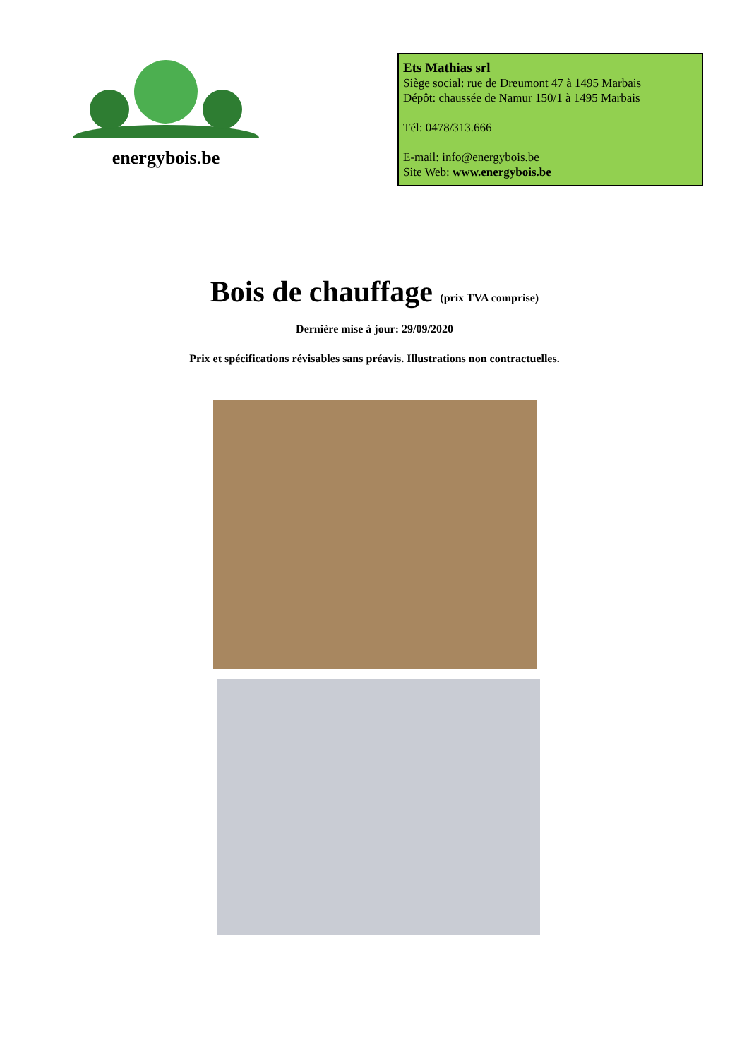energybois.be
Ets Mathias srl
Siège social: rue de Dreumont 47 à 1495 Marbais
Dépôt: chaussée de Namur 150/1 à 1495 Marbais
Tél: 0478/313.666
E-mail: info@energybois.be
Site Web: www.energybois.be
Bois de chauffage (prix TVA comprise)
Dernière mise à jour: 29/09/2020
Prix et spécifications révisables sans préavis. Illustrations non contractuelles.